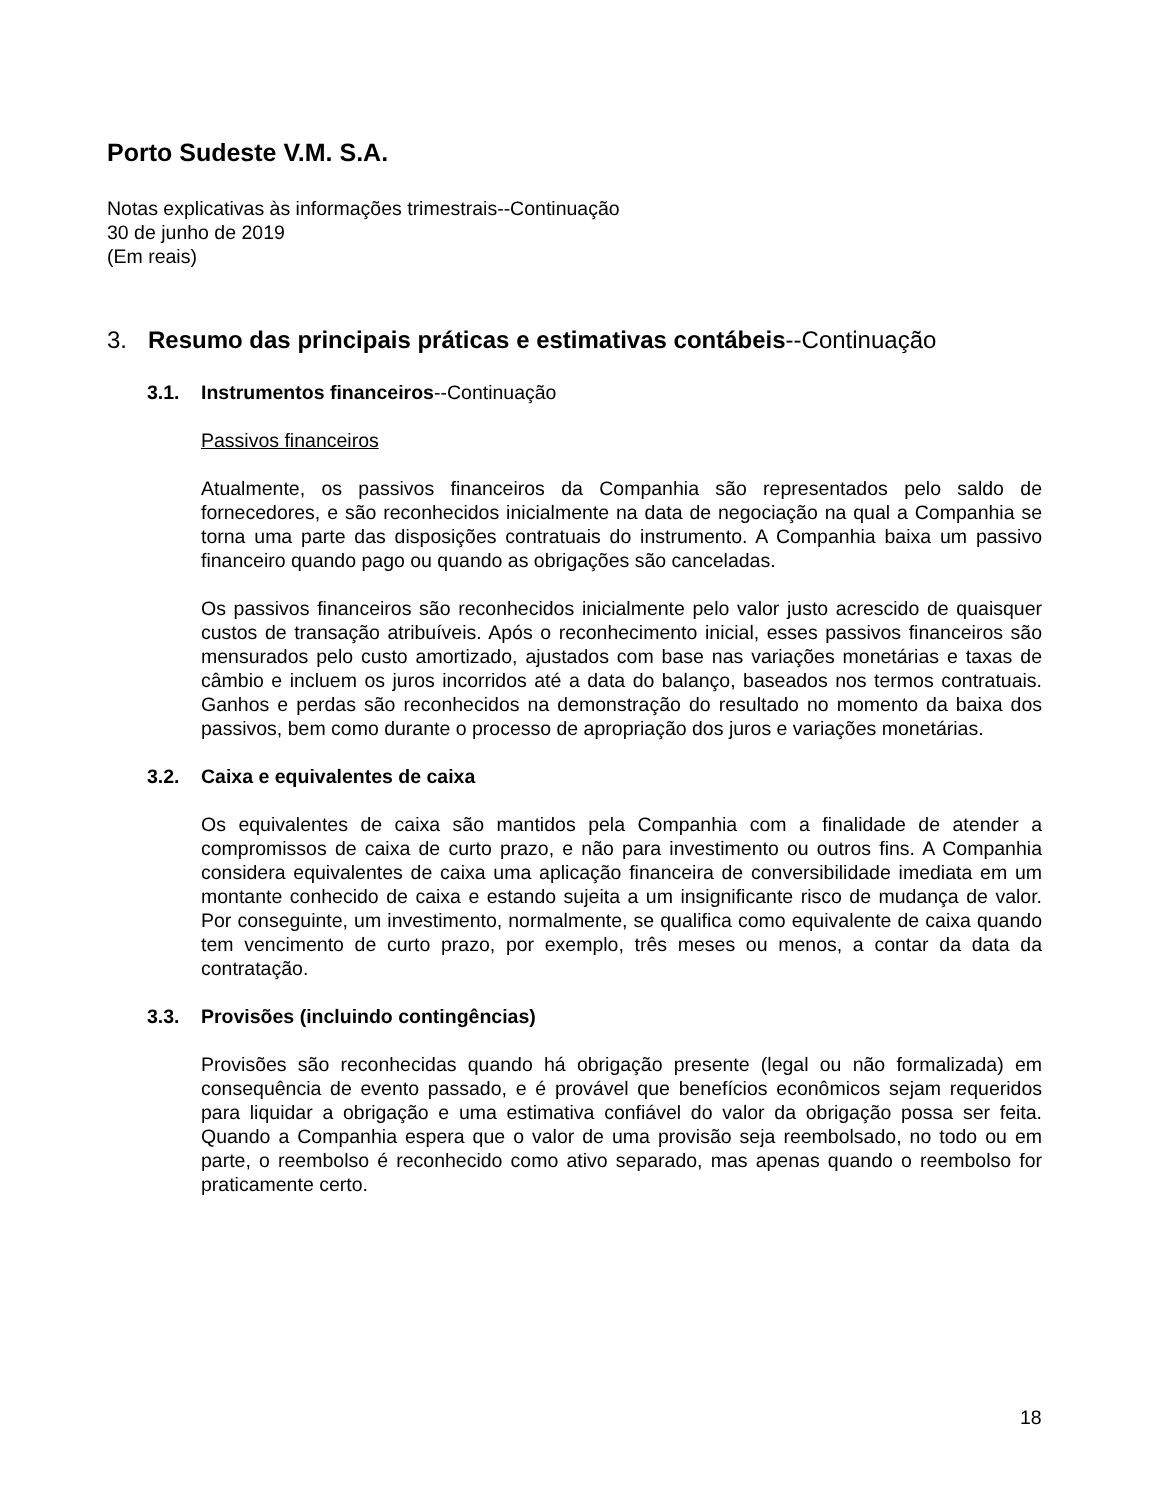Porto Sudeste V.M. S.A.
Notas explicativas às informações trimestrais--Continuação
30 de junho de 2019
(Em reais)
3. Resumo das principais práticas e estimativas contábeis--Continuação
3.1. Instrumentos financeiros--Continuação
Passivos financeiros
Atualmente, os passivos financeiros da Companhia são representados pelo saldo de fornecedores, e são reconhecidos inicialmente na data de negociação na qual a Companhia se torna uma parte das disposições contratuais do instrumento. A Companhia baixa um passivo financeiro quando pago ou quando as obrigações são canceladas.
Os passivos financeiros são reconhecidos inicialmente pelo valor justo acrescido de quaisquer custos de transação atribuíveis. Após o reconhecimento inicial, esses passivos financeiros são mensurados pelo custo amortizado, ajustados com base nas variações monetárias e taxas de câmbio e incluem os juros incorridos até a data do balanço, baseados nos termos contratuais. Ganhos e perdas são reconhecidos na demonstração do resultado no momento da baixa dos passivos, bem como durante o processo de apropriação dos juros e variações monetárias.
3.2. Caixa e equivalentes de caixa
Os equivalentes de caixa são mantidos pela Companhia com a finalidade de atender a compromissos de caixa de curto prazo, e não para investimento ou outros fins. A Companhia considera equivalentes de caixa uma aplicação financeira de conversibilidade imediata em um montante conhecido de caixa e estando sujeita a um insignificante risco de mudança de valor. Por conseguinte, um investimento, normalmente, se qualifica como equivalente de caixa quando tem vencimento de curto prazo, por exemplo, três meses ou menos, a contar da data da contratação.
3.3. Provisões (incluindo contingências)
Provisões são reconhecidas quando há obrigação presente (legal ou não formalizada) em consequência de evento passado, e é provável que benefícios econômicos sejam requeridos para liquidar a obrigação e uma estimativa confiável do valor da obrigação possa ser feita. Quando a Companhia espera que o valor de uma provisão seja reembolsado, no todo ou em parte, o reembolso é reconhecido como ativo separado, mas apenas quando o reembolso for praticamente certo.
18